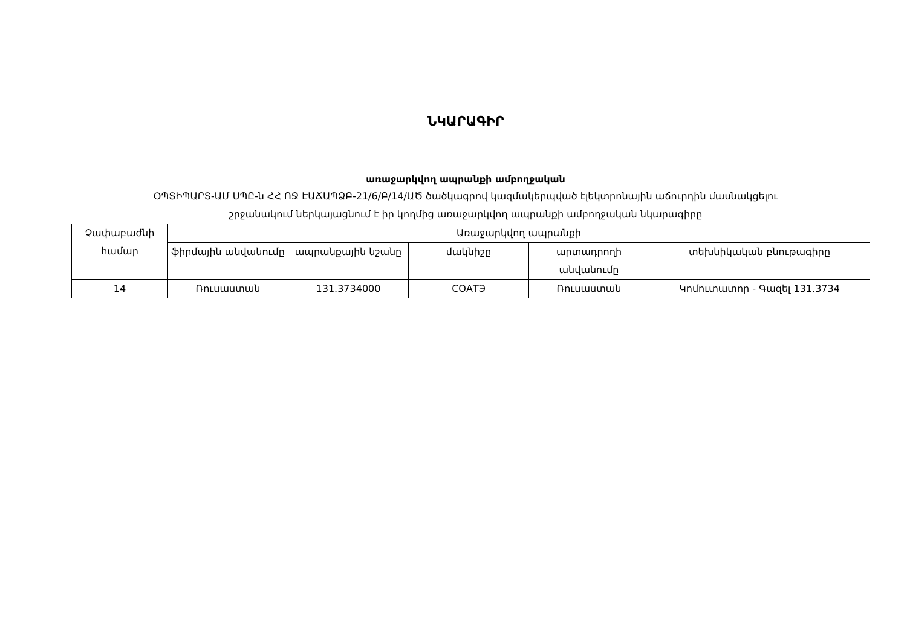ՆԿԱՐԱԳԻՐ
առաջարկվող ապրանքի ամբողջական
ՕՊՏԻՊԱՐՏ-ԱՄ ՍՊԸ-ն ՀՀ ՈՋ ԷԱՃԱՊՁԲ-21/6/Բ/14/ԱԾ ծածկագրով կազմակերպված էլեկտրոնային աճուրդին մասնակցելու
շրջանակում ներկայացնում է իր կողմից առաջարկվող ապրանքի ամբողջական նկարագիրը
| Չափաբաժնի համար | Առաջարկվող ապրանքի | | | | |
| --- | --- | --- | --- | --- | --- |
| | ֆիրմային անվանումը | ապրանքային նշանը | մակնիշը | արտադրողի անվանումը | տեխնիկական բնութագիրը |
| 14 | Ռուսաստան | 131.3734000 | СОАТЭ | Ռուսաստան | Կոմուտատոր - Գազել 131.3734 |